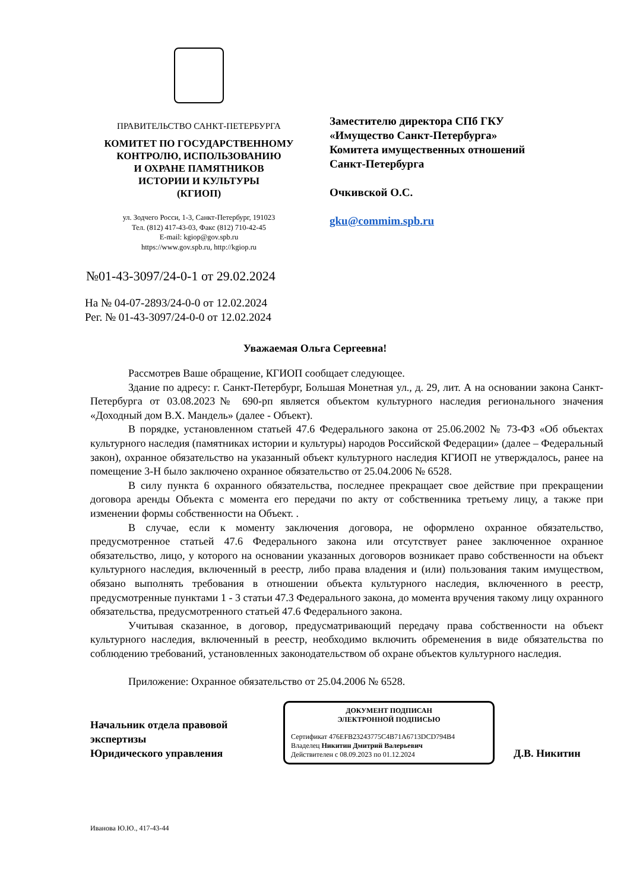ПРАВИТЕЛЬСТВО САНКТ-ПЕТЕРБУРГА
КОМИТЕТ ПО ГОСУДАРСТВЕННОМУ
КОНТРОЛЮ, ИСПОЛЬЗОВАНИЮ
И ОХРАНЕ ПАМЯТНИКОВ
ИСТОРИИ И КУЛЬТУРЫ
(КГИОП)
ул. Зодчего Росси, 1-3, Санкт-Петербург, 191023
Тел. (812) 417-43-03, Факс (812) 710-42-45
E-mail: kgiop@gov.spb.ru
https://www.gov.spb.ru, http://kgiop.ru
№01-43-3097/24-0-1 от 29.02.2024
Заместителю директора СПб ГКУ
«Имущество Санкт-Петербурга»
Комитета имущественных отношений
Санкт-Петербурга
Очкивской О.С.
gku@commim.spb.ru
На № 04-07-2893/24-0-0 от 12.02.2024
Рег. № 01-43-3097/24-0-0 от 12.02.2024
Уважаемая Ольга Сергеевна!
Рассмотрев Ваше обращение, КГИОП сообщает следующее.
Здание по адресу: г. Санкт-Петербург, Большая Монетная ул., д. 29, лит. А на основании закона Санкт-Петербурга от 03.08.2023№ 690-рп является объектом культурного наследия регионального значения «Доходный дом В.Х. Мандель» (далее - Объект).
В порядке, установленном статьей 47.6 Федерального закона от 25.06.2002 № 73-ФЗ «Об объектах культурного наследия (памятниках истории и культуры) народов Российской Федерации» (далее – Федеральный закон), охранное обязательство на указанный объект культурного наследия КГИОП не утверждалось, ранее на помещение 3-Н было заключено охранное обязательство от 25.04.2006 № 6528.
В силу пункта 6 охранного обязательства, последнее прекращает свое действие при прекращении договора аренды Объекта с момента его передачи по акту от собственника третьему лицу, а также при изменении формы собственности на Объект. .
В случае, если к моменту заключения договора, не оформлено охранное обязательство, предусмотренное статьей 47.6 Федерального закона или отсутствует ранее заключенное охранное обязательство, лицо, у которого на основании указанных договоров возникает право собственности на объект культурного наследия, включенный в реестр, либо права владения и (или) пользования таким имуществом, обязано выполнять требования в отношении объекта культурного наследия, включенного в реестр, предусмотренные пунктами 1 - 3 статьи 47.3 Федерального закона, до момента вручения такому лицу охранного обязательства, предусмотренного статьей 47.6 Федерального закона.
Учитывая сказанное, в договор, предусматривающий передачу права собственности на объект культурного наследия, включенный в реестр, необходимо включить обременения в виде обязательства по соблюдению требований, установленных законодательством об охране объектов культурного наследия.
Приложение: Охранное обязательство от 25.04.2006 № 6528.
Начальник отдела правовой экспертизы
Юридического управления
ДОКУМЕНТ ПОДПИСАН
ЭЛЕКТРОННОЙ ПОДПИСЬЮ
Сертификат 476EFB23243775C4B71A6713DCD794B4
Владелец Никитин Дмитрий Валерьевич
Действителен с 08.09.2023 по 01.12.2024
Д.В. Никитин
Иванова Ю.Ю., 417-43-44